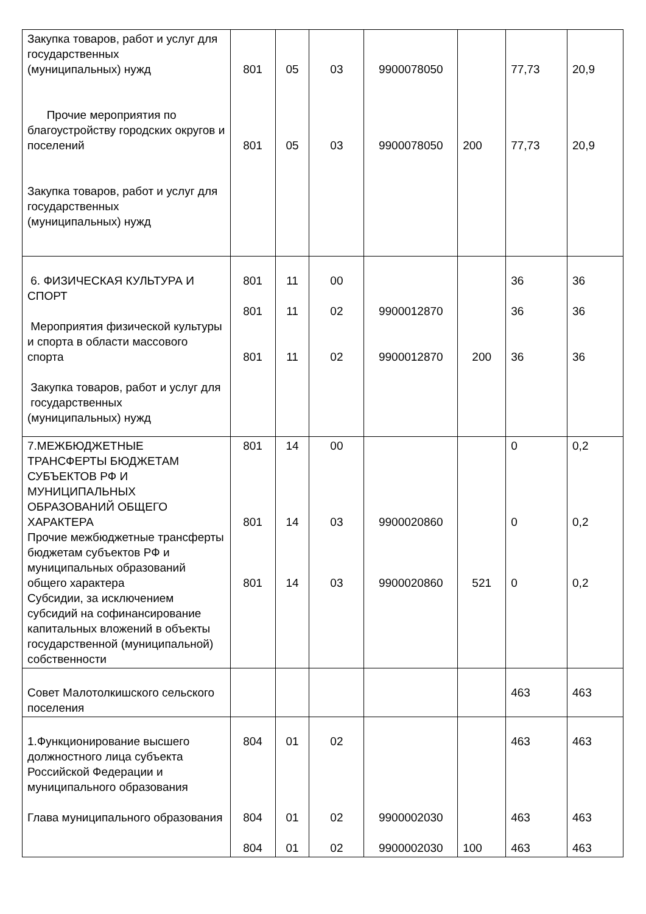| Закупка товаров, работ и услуг для государственных (муниципальных) нужд Прочие мероприятия по благоустройству городских округов и поселений Закупка товаров, работ и услуг для государственных (муниципальных) нужд | 801 801 | 05 05 | 03 03 | 9900078050 9900078050 | 200 | 77,73 77,73 | 20,9 20,9 |
| 6. ФИЗИЧЕСКАЯ КУЛЬТУРА И СПОРТ Мероприятия физической культуры и спорта в области массового спорта Закупка товаров, работ и услуг для государственных (муниципальных) нужд | 801 801 801 | 11 11 11 | 00 02 02 | 9900012870 9900012870 | 200 | 36 36 36 | 36 36 36 |
| 7.МЕЖБЮДЖЕТНЫЕ ТРАНСФЕРТЫ БЮДЖЕТАМ СУБЪЕКТОВ РФ И МУНИЦИПАЛЬНЫХ ОБРАЗОВАНИЙ ОБЩЕГО ХАРАКТЕРА Прочие межбюджетные трансферты бюджетам субъектов РФ и муниципальных образований общего характера Субсидии, за исключением субсидий на софинансирование капитальных вложений в объекты государственной (муниципальной) собственности | 801 801 801 | 14 14 14 | 00 03 03 | 9900020860 9900020860 | 521 | 0 0 0 | 0,2 0,2 0,2 |
| Совет Малотолкишского сельского поселения | | | | | | 463 | 463 |
| 1.Функционирование высшего должностного лица субъекта Российской Федерации и муниципального образования Глава муниципального образования | 804 804 804 | 01 01 01 | 02 02 02 | 9900002030 9900002030 | 100 | 463 463 463 | 463 463 463 |